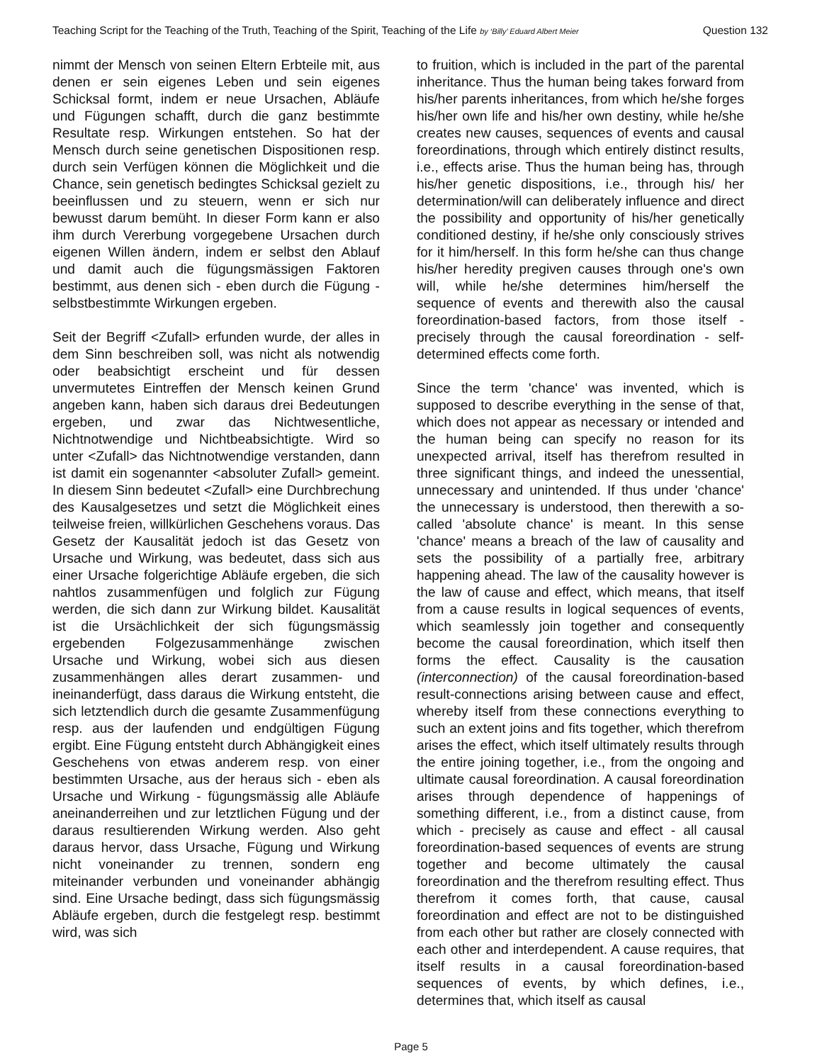Teaching Script for the Teaching of the Truth, Teaching of the Spirit, Teaching of the Life by ‘Billy’ Eduard Albert Meier Question 132
nimmt der Mensch von seinen Eltern Erbteile mit, aus denen er sein eigenes Leben und sein eigenes Schicksal formt, indem er neue Ursachen, Abläufe und Fügungen schafft, durch die ganz bestimmte Resultate resp. Wirkungen entstehen. So hat der Mensch durch seine genetischen Dispositionen resp. durch sein Verfügen können die Möglichkeit und die Chance, sein genetisch bedingtes Schicksal gezielt zu beeinflussen und zu steuern, wenn er sich nur bewusst darum bemüht. In dieser Form kann er also ihm durch Vererbung vorgegebene Ursachen durch eigenen Willen ändern, indem er selbst den Ablauf und damit auch die fügungsmässigen Faktoren bestimmt, aus denen sich - eben durch die Fügung - selbstbestimmte Wirkungen ergeben.
Seit der Begriff <Zufall> erfunden wurde, der alles in dem Sinn beschreiben soll, was nicht als notwendig oder beabsichtigt erscheint und für dessen unvermutetes Eintreffen der Mensch keinen Grund angeben kann, haben sich daraus drei Bedeutungen ergeben, und zwar das Nichtwesentliche, Nichtnotwendige und Nichtbeabsichtigte. Wird so unter <Zufall> das Nichtnotwendige verstanden, dann ist damit ein sogenannter <absoluter Zufall> gemeint. In diesem Sinn bedeutet <Zufall> eine Durchbrechung des Kausalgesetzes und setzt die Möglichkeit eines teilweise freien, willkürlichen Geschehens voraus. Das Gesetz der Kausalität jedoch ist das Gesetz von Ursache und Wirkung, was bedeutet, dass sich aus einer Ursache folgerichtige Abläufe ergeben, die sich nahtlos zusammenfügen und folglich zur Fügung werden, die sich dann zur Wirkung bildet. Kausalität ist die Ursächlichkeit der sich fügungsmässig ergebenden Folgezusammenhänge zwischen Ursache und Wirkung, wobei sich aus diesen zusammenhängen alles derart zusammen- und ineinanderfügt, dass daraus die Wirkung entsteht, die sich letztendlich durch die gesamte Zusammenfügung resp. aus der laufenden und endgültigen Fügung ergibt. Eine Fügung entsteht durch Abhängigkeit eines Geschehens von etwas anderem resp. von einer bestimmten Ursache, aus der heraus sich - eben als Ursache und Wirkung - fügungsmässig alle Abläufe aneinanderreihen und zur letztlichen Fügung und der daraus resultierenden Wirkung werden. Also geht daraus hervor, dass Ursache, Fügung und Wirkung nicht voneinander zu trennen, sondern eng miteinander verbunden und voneinander abhängig sind. Eine Ursache bedingt, dass sich fügungsmässig Abläufe ergeben, durch die festgelegt resp. bestimmt wird, was sich
to fruition, which is included in the part of the parental inheritance. Thus the human being takes forward from his/her parents inheritances, from which he/she forges his/her own life and his/her own destiny, while he/she creates new causes, sequences of events and causal foreordinations, through which entirely distinct results, i.e., effects arise. Thus the human being has, through his/her genetic dispositions, i.e., through his/ her determination/will can deliberately influence and direct the possibility and opportunity of his/her genetically conditioned destiny, if he/she only consciously strives for it him/herself. In this form he/she can thus change his/her heredity pregiven causes through one's own will, while he/she determines him/herself the sequence of events and therewith also the causal foreordination-based factors, from those itself - precisely through the causal foreordination - self-determined effects come forth.
Since the term 'chance' was invented, which is supposed to describe everything in the sense of that, which does not appear as necessary or intended and the human being can specify no reason for its unexpected arrival, itself has therefrom resulted in three significant things, and indeed the unessential, unnecessary and unintended. If thus under 'chance' the unnecessary is understood, then therewith a so-called 'absolute chance' is meant. In this sense 'chance' means a breach of the law of causality and sets the possibility of a partially free, arbitrary happening ahead. The law of the causality however is the law of cause and effect, which means, that itself from a cause results in logical sequences of events, which seamlessly join together and consequently become the causal foreordination, which itself then forms the effect. Causality is the causation (interconnection) of the causal foreordination-based result-connections arising between cause and effect, whereby itself from these connections everything to such an extent joins and fits together, which therefrom arises the effect, which itself ultimately results through the entire joining together, i.e., from the ongoing and ultimate causal foreordination. A causal foreordination arises through dependence of happenings of something different, i.e., from a distinct cause, from which - precisely as cause and effect - all causal foreordination-based sequences of events are strung together and become ultimately the causal foreordination and the therefrom resulting effect. Thus therefrom it comes forth, that cause, causal foreordination and effect are not to be distinguished from each other but rather are closely connected with each other and interdependent. A cause requires, that itself results in a causal foreordination-based sequences of events, by which defines, i.e., determines that, which itself as causal
Page 5